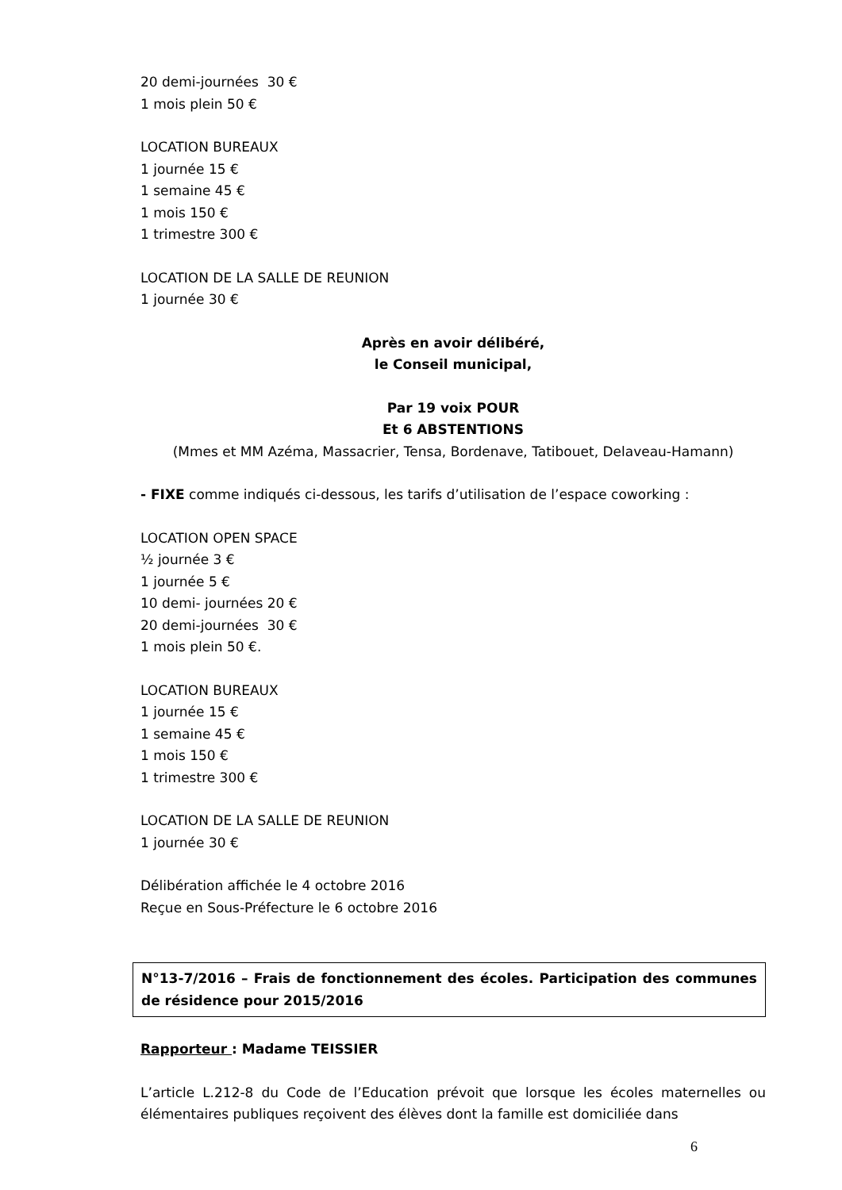20 demi-journées 30 €
1 mois plein 50 €
LOCATION BUREAUX
1 journée 15 €
1 semaine 45 €
1 mois 150 €
1 trimestre 300 €
LOCATION DE LA SALLE DE REUNION
1 journée 30 €
Après en avoir délibéré,
le Conseil municipal,
Par 19 voix POUR
Et 6 ABSTENTIONS
(Mmes et MM Azéma, Massacrier, Tensa, Bordenave, Tatibouet, Delaveau-Hamann)
- FIXE comme indiqués ci-dessous, les tarifs d’utilisation de l’espace coworking :
LOCATION OPEN SPACE
½ journée 3 €
1 journée 5 €
10 demi- journées 20 €
20 demi-journées 30 €
1 mois plein 50 €.
LOCATION BUREAUX
1 journée 15 €
1 semaine 45 €
1 mois 150 €
1 trimestre 300 €
LOCATION DE LA SALLE DE REUNION
1 journée 30 €
Délibération affichée le 4 octobre 2016
Reçue en Sous-Préfecture le 6 octobre 2016
N°13-7/2016 – Frais de fonctionnement des écoles. Participation des communes de résidence pour 2015/2016
Rapporteur : Madame TEISSIER
L’article L.212-8 du Code de l’Education prévoit que lorsque les écoles maternelles ou élémentaires publiques reçoivent des élèves dont la famille est domiciliée dans
6